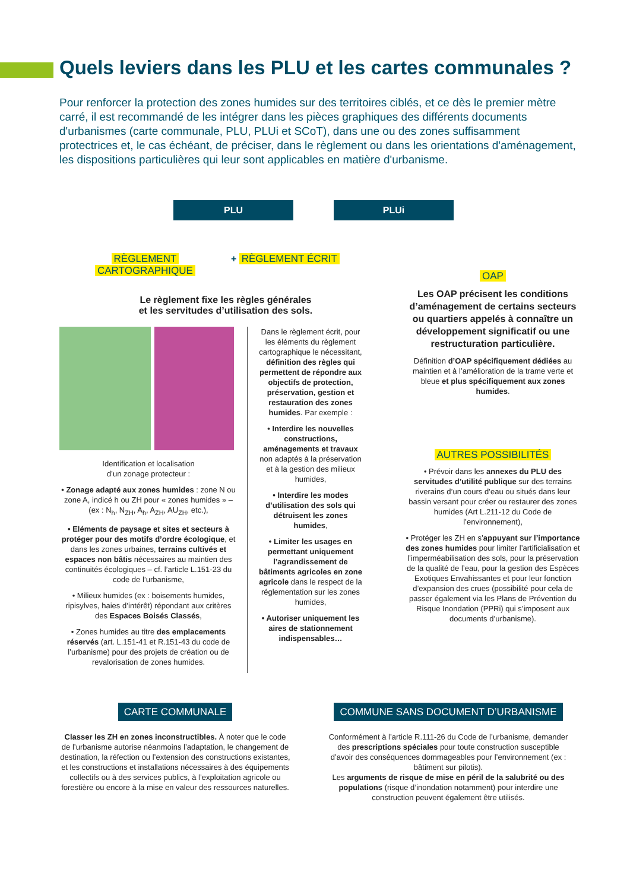Quels leviers dans les PLU et les cartes communales ?
Pour renforcer la protection des zones humides sur des territoires ciblés, et ce dès le premier mètre carré, il est recommandé de les intégrer dans les pièces graphiques des différents documents d'urbanismes (carte communale, PLU, PLUi et SCoT), dans une ou des zones suffisamment protectrices et, le cas échéant, de préciser, dans le règlement ou dans les orientations d'aménagement, les dispositions particulières qui leur sont applicables en matière d'urbanisme.
PLU PLUi
RÈGLEMENT
CARTOGRAPHIQUE
+ RÈGLEMENT ÉCRIT
Le règlement fixe les règles générales
et les servitudes d’utilisation des sols.
Identification et localisation
d’un zonage protecteur :
• Zonage adapté aux zones humides : zone N ou zone A, indicé h ou ZH pour « zones humides » – (ex : N<sub>h</sub>, N<sub>ZH</sub>, A<sub>h</sub>, A<sub>ZH</sub>, AU<sub>ZH</sub>, etc.),
• Eléments de paysage et sites et secteurs à protéger pour des motifs d’ordre écologique, et dans les zones urbaines, terrains cultivés et espaces non bâtis nécessaires au maintien des continuités écologiques – cf. l’article L.151-23 du code de l’urbanisme,
• Milieux humides (ex : boisements humides, ripisylves, haies d’intérêt) répondant aux critères des Espaces Boisés Classés,
• Zones humides au titre des emplacements réservés (art. L.151-41 et R.151-43 du code de l’urbanisme) pour des projets de création ou de revalorisation de zones humides.
Dans le règlement écrit, pour les éléments du règlement cartographique le nécessitant, définition des règles qui permettent de répondre aux objectifs de protection, préservation, gestion et restauration des zones humides. Par exemple :
• Interdire les nouvelles constructions, aménagements et travaux non adaptés à la préservation et à la gestion des milieux humides,
• Interdire les modes d’utilisation des sols qui détruisent les zones humides,
• Limiter les usages en permettant uniquement l’agrandissement de bâtiments agricoles en zone agricole dans le respect de la réglementation sur les zones humides,
• Autoriser uniquement les aires de stationnement indispensables…
OAP
Les OAP précisent les conditions d’aménagement de certains secteurs ou quartiers appelés à connaître un développement significatif ou une restructuration particulière.
Définition d’OAP spécifiquement dédiées au maintien et à l’amélioration de la trame verte et bleue et plus spécifiquement aux zones humides.
AUTRES POSSIBILITÉS
• Prévoir dans les annexes du PLU des servitudes d’utilité publique sur des terrains riverains d’un cours d’eau ou situés dans leur bassin versant pour créer ou restaurer des zones humides (Art L.211-12 du Code de l’environnement),
• Protéger les ZH en s’appuyant sur l’importance des zones humides pour limiter l’artificialisation et l’imperméabilisation des sols, pour la préservation de la qualité de l’eau, pour la gestion des Espèces Exotiques Envahissantes et pour leur fonction d’expansion des crues (possibilité pour cela de passer également via les Plans de Prévention du Risque Inondation (PPRi) qui s’imposent aux documents d’urbanisme).
CARTE COMMUNALE
Classer les ZH en zones inconstructibles. À noter que le code de l’urbanisme autorise néanmoins l’adaptation, le changement de destination, la réfection ou l’extension des constructions existantes, et les constructions et installations nécessaires à des équipements collectifs ou à des services publics, à l’exploitation agricole ou forestière ou encore à la mise en valeur des ressources naturelles.
COMMUNE SANS DOCUMENT D’URBANISME
Conformément à l’article R.111-26 du Code de l’urbanisme, demander des prescriptions spéciales pour toute construction susceptible d’avoir des conséquences dommageables pour l’environnement (ex : bâtiment sur pilotis).
Les arguments de risque de mise en péril de la salubrité ou des populations (risque d’inondation notamment) pour interdire une construction peuvent également être utilisés.